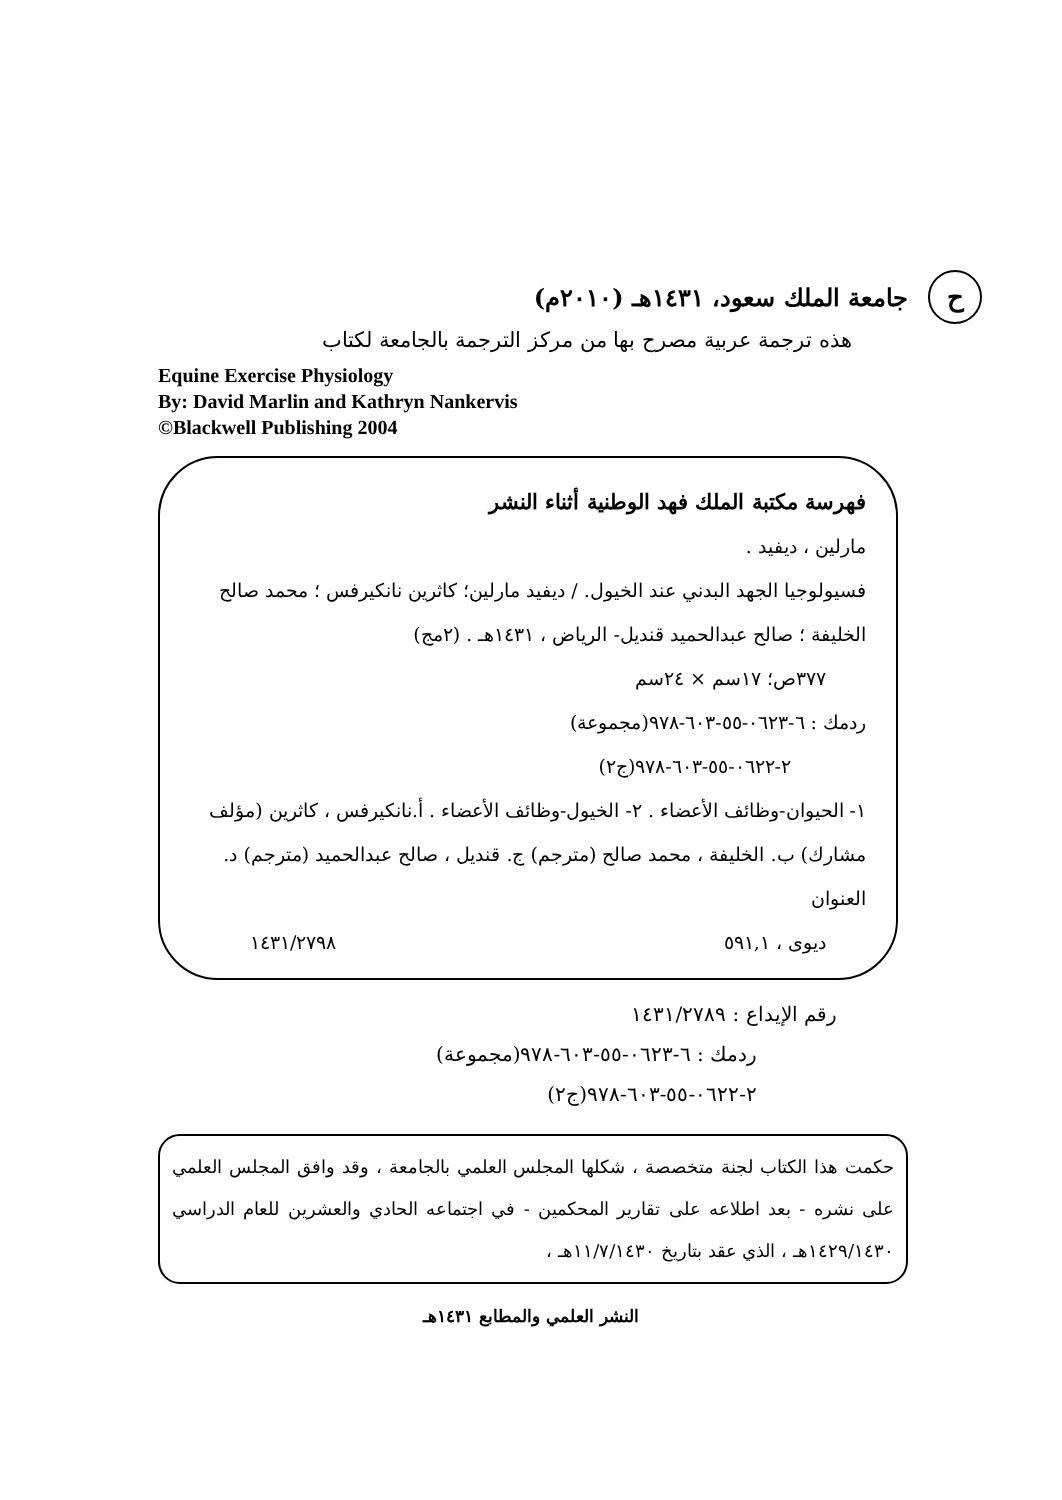حجامعة الملك سعود، ١٤٣١هـ (٢٠١٠م)
هذه ترجمة عربية مصرح بها من مركز الترجمة بالجامعة لكتاب
Equine Exercise Physiology
By: David Marlin and Kathryn Nankervis
©Blackwell Publishing 2004
فهرسة مكتبة الملك فهد الوطنية أثناء النشر
مارلين ، ديفيد .
فسيولوجيا الجهد البدني عند الخيول. / ديفيد مارلين؛ كاثرين نانكيرفس ؛ محمد صالح الخليفة ؛ صالح عبدالحميد قنديل- الرياض ، ١٤٣١هـ . (٢مج)
٣٧٧ص؛ ١٧سم × ٢٤سم
ردمك : ٦-٠٦٢٣-٥٥-٦٠٣-٩٧٨(مجموعة)
٢-٠٦٢٢-٥٥-٦٠٣-٩٧٨(ج٢)
١- الحيوان-وظائف الأعضاء . ٢- الخيول-وظائف الأعضاء . أ.نانكيرفس ، كاثرين (مؤلف مشارك) ب. الخليفة ، محمد صالح (مترجم) ج. قنديل ، صالح عبدالحميد (مترجم) د. العنوان
ديوى ، ٥٩١,١ ١٤٣١/٢٧٩٨
رقم الإيداع : ١٤٣١/٢٧٨٩
ردمك : ٦-٠٦٢٣-٥٥-٦٠٣-٩٧٨(مجموعة)
٢-٠٦٢٢-٥٥-٦٠٣-٩٧٨(ج٢)
حكمت هذا الكتاب لجنة متخصصة ، شكلها المجلس العلمي بالجامعة ، وقد وافق المجلس العلمي على نشره - بعد اطلاعه على تقارير المحكمين - في اجتماعه الحادي والعشرين للعام الدراسي ١٤٢٩/١٤٣٠هـ ، الذي عقد بتاريخ ١١/٧/١٤٣٠هـ ،
النشر العلمي والمطابع ١٤٣١هـ